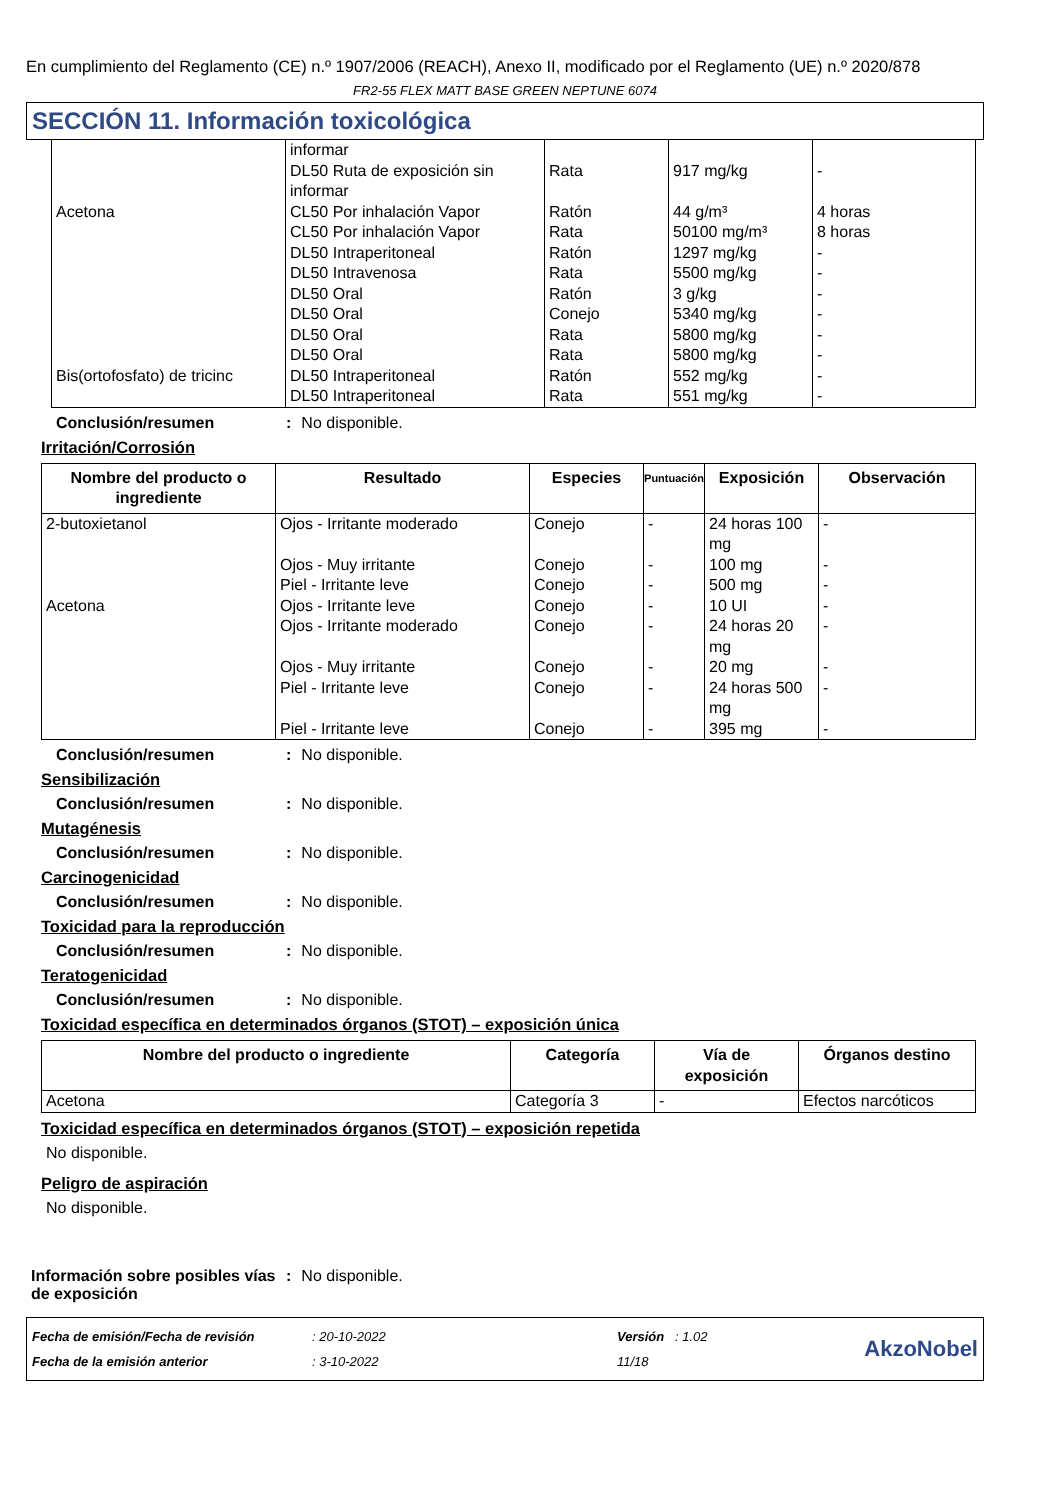En cumplimiento del Reglamento (CE) n.º 1907/2006 (REACH), Anexo II, modificado por el Reglamento (UE) n.º 2020/878
FR2-55 FLEX MATT BASE GREEN NEPTUNE 6074
SECCIÓN 11. Información toxicológica
| | informar | | | |
| | DL50 Ruta de exposición sin informar | Rata | 917 mg/kg | - |
| Acetona | CL50 Por inhalación Vapor | Ratón | 44 g/m³ | 4 horas |
| | CL50 Por inhalación Vapor | Rata | 50100 mg/m³ | 8 horas |
| | DL50 Intraperitoneal | Ratón | 1297 mg/kg | - |
| | DL50 Intravenosa | Rata | 5500 mg/kg | - |
| | DL50 Oral | Ratón | 3 g/kg | - |
| | DL50 Oral | Conejo | 5340 mg/kg | - |
| | DL50 Oral | Rata | 5800 mg/kg | - |
| | DL50 Oral | Rata | 5800 mg/kg | - |
| Bis(ortofosfato) de tricinc | DL50 Intraperitoneal | Ratón | 552 mg/kg | - |
| | DL50 Intraperitoneal | Rata | 551 mg/kg | - |
Conclusión/resumen: No disponible.
Irritación/Corrosión
| Nombre del producto o ingrediente | Resultado | Especies | Puntuación | Exposición | Observación |
| --- | --- | --- | --- | --- | --- |
| 2-butoxietanol | Ojos - Irritante moderado | Conejo | - | 24 horas 100 mg | - |
| | Ojos - Muy irritante | Conejo | - | 100 mg | - |
| | Piel - Irritante leve | Conejo | - | 500 mg | - |
| Acetona | Ojos - Irritante leve | Conejo | - | 10 UI | - |
| | Ojos - Irritante moderado | Conejo | - | 24 horas 20 mg | - |
| | Ojos - Muy irritante | Conejo | - | 20 mg | - |
| | Piel - Irritante leve | Conejo | - | 24 horas 500 mg | - |
| | Piel - Irritante leve | Conejo | - | 395 mg | - |
Conclusión/resumen: No disponible.
Sensibilización
Conclusión/resumen: No disponible.
Mutagénesis
Conclusión/resumen: No disponible.
Carcinogenicidad
Conclusión/resumen: No disponible.
Toxicidad para la reproducción
Conclusión/resumen: No disponible.
Teratogenicidad
Conclusión/resumen: No disponible.
Toxicidad específica en determinados órganos (STOT) – exposición única
| Nombre del producto o ingrediente | Categoría | Vía de exposición | Órganos destino |
| --- | --- | --- | --- |
| Acetona | Categoría 3 | - | Efectos narcóticos |
Toxicidad específica en determinados órganos (STOT) – exposición repetida
No disponible.
Peligro de aspiración
No disponible.
Información sobre posibles vías de exposición: No disponible.
Fecha de emisión/Fecha de revisión
Fecha de la emisión anterior
: 20-10-2022
: 3-10-2022
Versión : 1.02
11/18
AkzoNobel